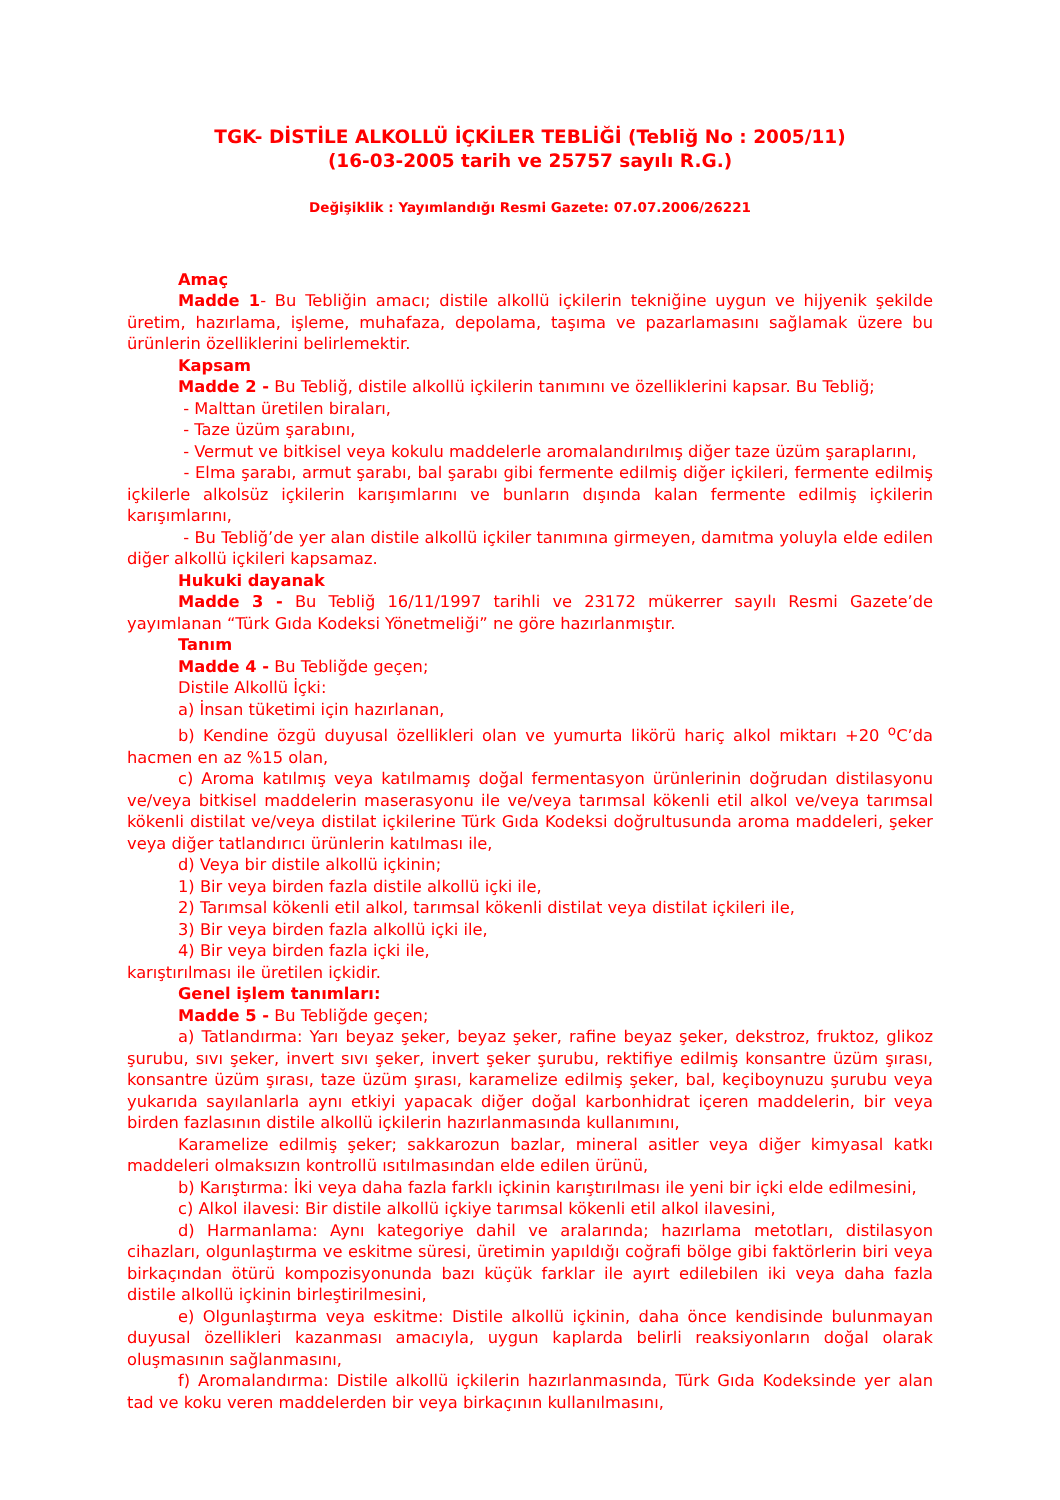TGK- DİSTİLE ALKOLLÜ İÇKİLER TEBLİĞİ (Tebliğ No : 2005/11)
(16-03-2005 tarih ve 25757 sayılı R.G.)
Değişiklik : Yayımlandığı Resmi Gazete: 07.07.2006/26221
Amaç
Madde 1- Bu Tebliğin amacı; distile alkollü içkilerin tekniğine uygun ve hijyenik şekilde üretim, hazırlama, işleme, muhafaza, depolama, taşıma ve pazarlamasını sağlamak üzere bu ürünlerin özelliklerini belirlemektir.
Kapsam
Madde 2 - Bu Tebliğ, distile alkollü içkilerin tanımını ve özelliklerini kapsar. Bu Tebliğ;
- Malttan üretilen biraları,
- Taze üzüm şarabını,
- Vermut ve bitkisel veya kokulu maddelerle aromalandırılmış diğer taze üzüm şaraplarını,
- Elma şarabı, armut şarabı, bal şarabı gibi fermente edilmiş diğer içkileri, fermente edilmiş içkilerle alkolsüz içkilerin karışımlarını ve bunların dışında kalan fermente edilmiş içkilerin karışımlarını,
- Bu Tebliğ’de yer alan distile alkollü içkiler tanımına girmeyen, damıtma yoluyla elde edilen diğer alkollü içkileri kapsamaz.
Hukuki dayanak
Madde 3 - Bu Tebliğ 16/11/1997 tarihli ve 23172 mükerrer sayılı Resmi Gazete’de yayımlanan “Türk Gıda Kodeksi Yönetmeliği” ne göre hazırlanmıştır.
Tanım
Madde 4 - Bu Tebliğde geçen;
Distile Alkollü İçki:
a) İnsan tüketimi için hazırlanan,
b) Kendine özgü duyusal özellikleri olan ve yumurta likörü hariç alkol miktarı +20 <sup>o</sup>C’da hacmen en az %15 olan,
c) Aroma katılmış veya katılmamış doğal fermentasyon ürünlerinin doğrudan distilasyonu ve/veya bitkisel maddelerin maserasyonu ile ve/veya tarımsal kökenli etil alkol ve/veya tarımsal kökenli distilat ve/veya distilat içkilerine Türk Gıda Kodeksi doğrultusunda aroma maddeleri, şeker veya diğer tatlandırıcı ürünlerin katılması ile,
d) Veya bir distile alkollü içkinin;
1) Bir veya birden fazla distile alkollü içki ile,
2) Tarımsal kökenli etil alkol, tarımsal kökenli distilat veya distilat içkileri ile,
3) Bir veya birden fazla alkollü içki ile,
4) Bir veya birden fazla içki ile,
karıştırılması ile üretilen içkidir.
Genel işlem tanımları:
Madde 5 - Bu Tebliğde geçen;
a) Tatlandırma: Yarı beyaz şeker, beyaz şeker, rafine beyaz şeker, dekstroz, fruktoz, glikoz şurubu, sıvı şeker, invert sıvı şeker, invert şeker şurubu, rektifiye edilmiş konsantre üzüm şırası, konsantre üzüm şırası, taze üzüm şırası, karamelize edilmiş şeker, bal, keçiboynuzu şurubu veya yukarıda sayılanlarla aynı etkiyi yapacak diğer doğal karbonhidrat içeren maddelerin, bir veya birden fazlasının distile alkollü içkilerin hazırlanmasında kullanımını,
Karamelize edilmiş şeker; sakkarozun bazlar, mineral asitler veya diğer kimyasal katkı maddeleri olmaksızın kontrollü ısıtılmasından elde edilen ürünü,
b) Karıştırma: İki veya daha fazla farklı içkinin karıştırılması ile yeni bir içki elde edilmesini,
c) Alkol ilavesi: Bir distile alkollü içkiye tarımsal kökenli etil alkol ilavesini,
d) Harmanlama: Aynı kategoriye dahil ve aralarında; hazırlama metotları, distilasyon cihazları, olgunlaştırma ve eskitme süresi, üretimin yapıldığı coğrafi bölge gibi faktörlerin biri veya birkaçından ötürü kompozisyonunda bazı küçük farklar ile ayırt edilebilen iki veya daha fazla distile alkollü içkinin birleştirilmesini,
e) Olgunlaştırma veya eskitme: Distile alkollü içkinin, daha önce kendisinde bulunmayan duyusal özellikleri kazanması amacıyla, uygun kaplarda belirli reaksiyonların doğal olarak oluşmasının sağlanmasını,
f) Aromalandırma: Distile alkollü içkilerin hazırlanmasında, Türk Gıda Kodeksinde yer alan tad ve koku veren maddelerden bir veya birkaçının kullanılmasını,